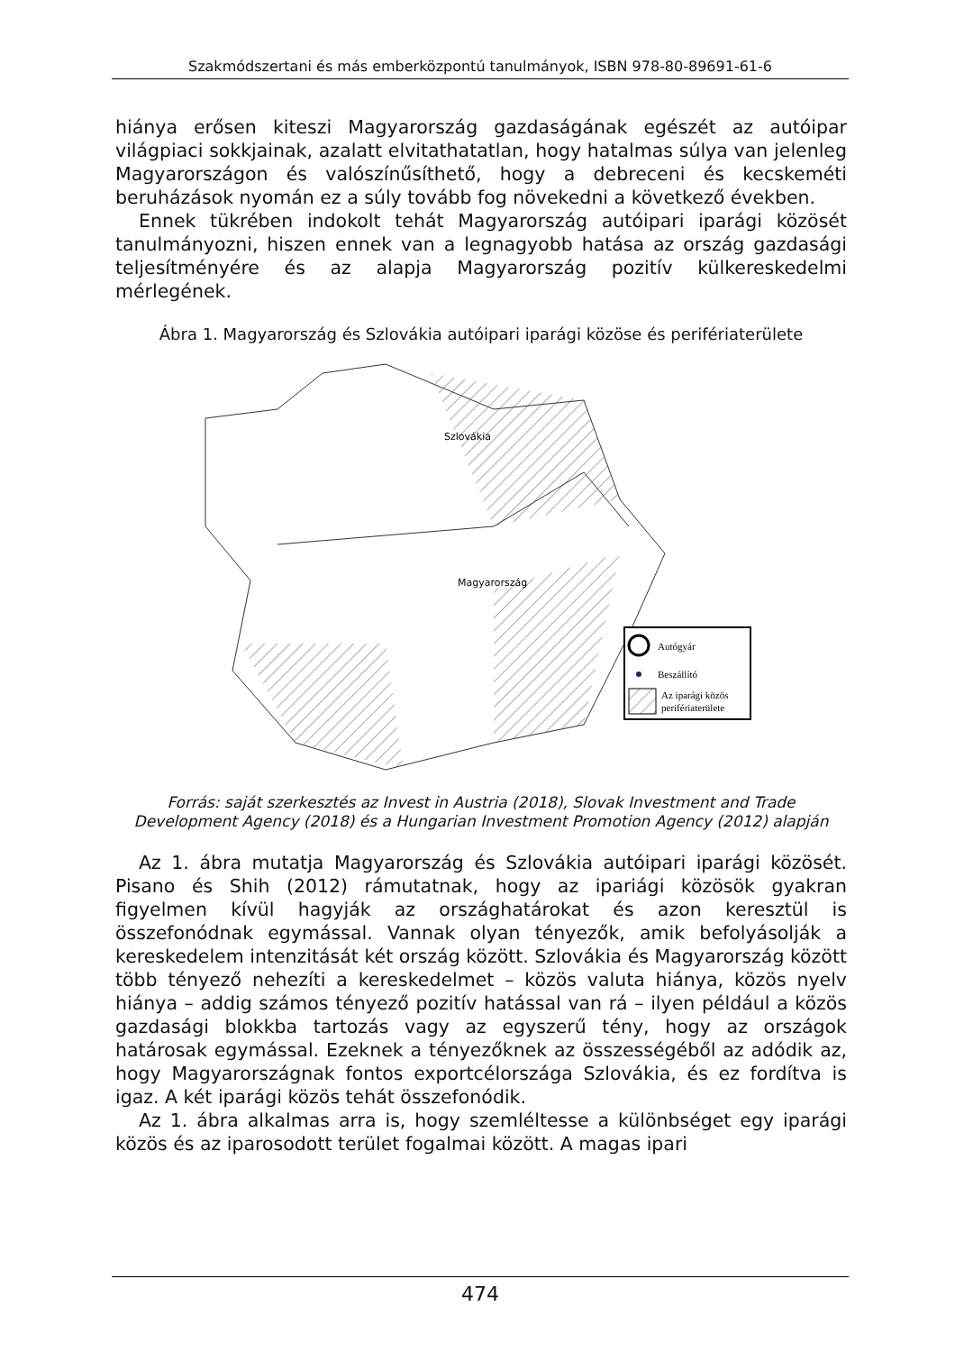Szakmódszertani és más emberközpontú tanulmányok, ISBN 978-80-89691-61-6
hiánya erősen kiteszi Magyarország gazdaságának egészét az autóipar világpiaci sokkjainak, azalatt elvitathatatlan, hogy hatalmas súlya van jelenleg Magyarországon és valószínűsíthető, hogy a debreceni és kecskeméti beruházások nyomán ez a súly tovább fog növekedni a következő években.
Ennek tükrében indokolt tehát Magyarország autóipari iparági közösét tanulmányozni, hiszen ennek van a legnagyobb hatása az ország gazdasági teljesítményére és az alapja Magyarország pozitív külkereskedelmi mérlegének.
Ábra 1. Magyarország és Szlovákia autóipari iparági közöse és perifériaterülete
Szlovákia
Magyarország
Autógyár
Beszállító
Az iparági közös
perifériaterülete
Forrás: saját szerkesztés az Invest in Austria (2018), Slovak Investment and Trade Development Agency (2018) és a Hungarian Investment Promotion Agency (2012) alapján
Az 1. ábra mutatja Magyarország és Szlovákia autóipari iparági közösét. Pisano és Shih (2012) rámutatnak, hogy az ipariági közösök gyakran figyelmen kívül hagyják az országhatárokat és azon keresztül is összefonódnak egymással. Vannak olyan tényezők, amik befolyásolják a kereskedelem intenzitását két ország között. Szlovákia és Magyarország között több tényező nehezíti a kereskedelmet – közös valuta hiánya, közös nyelv hiánya – addig számos tényező pozitív hatással van rá – ilyen például a közös gazdasági blokkba tartozás vagy az egyszerű tény, hogy az országok határosak egymással. Ezeknek a tényezőknek az összességéből az adódik az, hogy Magyarországnak fontos exportcélországa Szlovákia, és ez fordítva is igaz. A két iparági közös tehát összefonódik.
Az 1. ábra alkalmas arra is, hogy szemléltesse a különbséget egy iparági közös és az iparosodott terület fogalmai között. A magas ipari
474